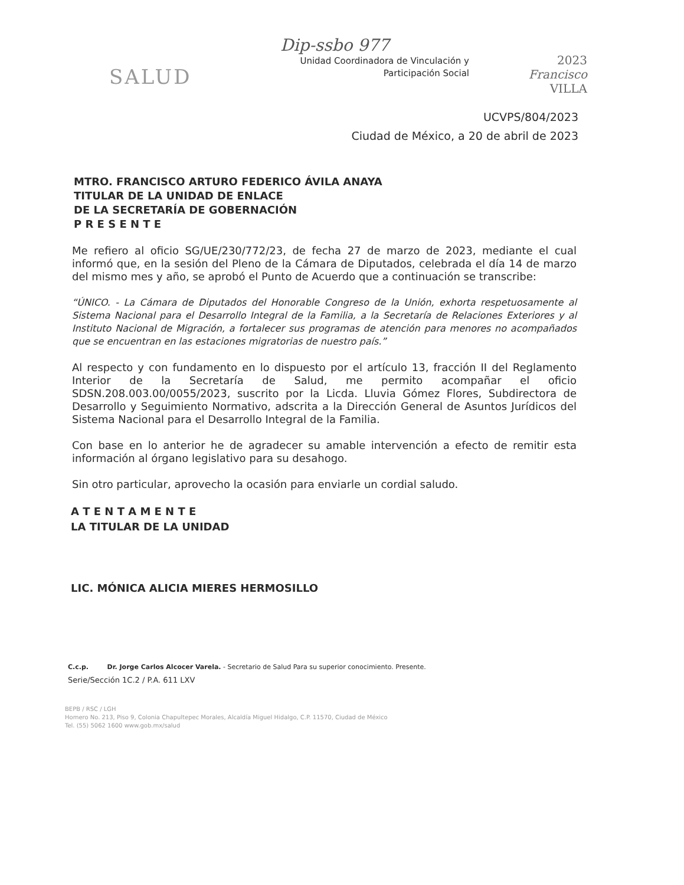SALUD
Dip-ssbo 977
Unidad Coordinadora de Vinculación y
Participación Social
2023
Francisco
VILLA
UCVPS/804/2023
Ciudad de México, a 20 de abril de 2023
MTRO. FRANCISCO ARTURO FEDERICO ÁVILA ANAYA
TITULAR DE LA UNIDAD DE ENLACE
DE LA SECRETARÍA DE GOBERNACIÓN
P R E S E N T E
Me refiero al oficio SG/UE/230/772/23, de fecha 27 de marzo de 2023, mediante el cual informó que, en la sesión del Pleno de la Cámara de Diputados, celebrada el día 14 de marzo del mismo mes y año, se aprobó el Punto de Acuerdo que a continuación se transcribe:
“ÚNICO. - La Cámara de Diputados del Honorable Congreso de la Unión, exhorta respetuosamente al Sistema Nacional para el Desarrollo Integral de la Familia, a la Secretaría de Relaciones Exteriores y al Instituto Nacional de Migración, a fortalecer sus programas de atención para menores no acompañados que se encuentran en las estaciones migratorias de nuestro país.”
Al respecto y con fundamento en lo dispuesto por el artículo 13, fracción II del Reglamento Interior de la Secretaría de Salud, me permito acompañar el oficio SDSN.208.003.00/0055/2023, suscrito por la Licda. Lluvia Gómez Flores, Subdirectora de Desarrollo y Seguimiento Normativo, adscrita a la Dirección General de Asuntos Jurídicos del Sistema Nacional para el Desarrollo Integral de la Familia.
Con base en lo anterior he de agradecer su amable intervención a efecto de remitir esta información al órgano legislativo para su desahogo.
Sin otro particular, aprovecho la ocasión para enviarle un cordial saludo.
A T E N T A M E N T E
LA TITULAR DE LA UNIDAD
LIC. MÓNICA ALICIA MIERES HERMOSILLO
C.c.p. Dr. Jorge Carlos Alcocer Varela. - Secretario de Salud Para su superior conocimiento. Presente.
Serie/Sección 1C.2 / P.A. 611 LXV
BEPB / RSC / LGH
Homero No. 213, Piso 9, Colonia Chapultepec Morales, Alcaldía Miguel Hidalgo, C.P. 11570, Ciudad de México
Tel. (55) 5062 1600 www.gob.mx/salud